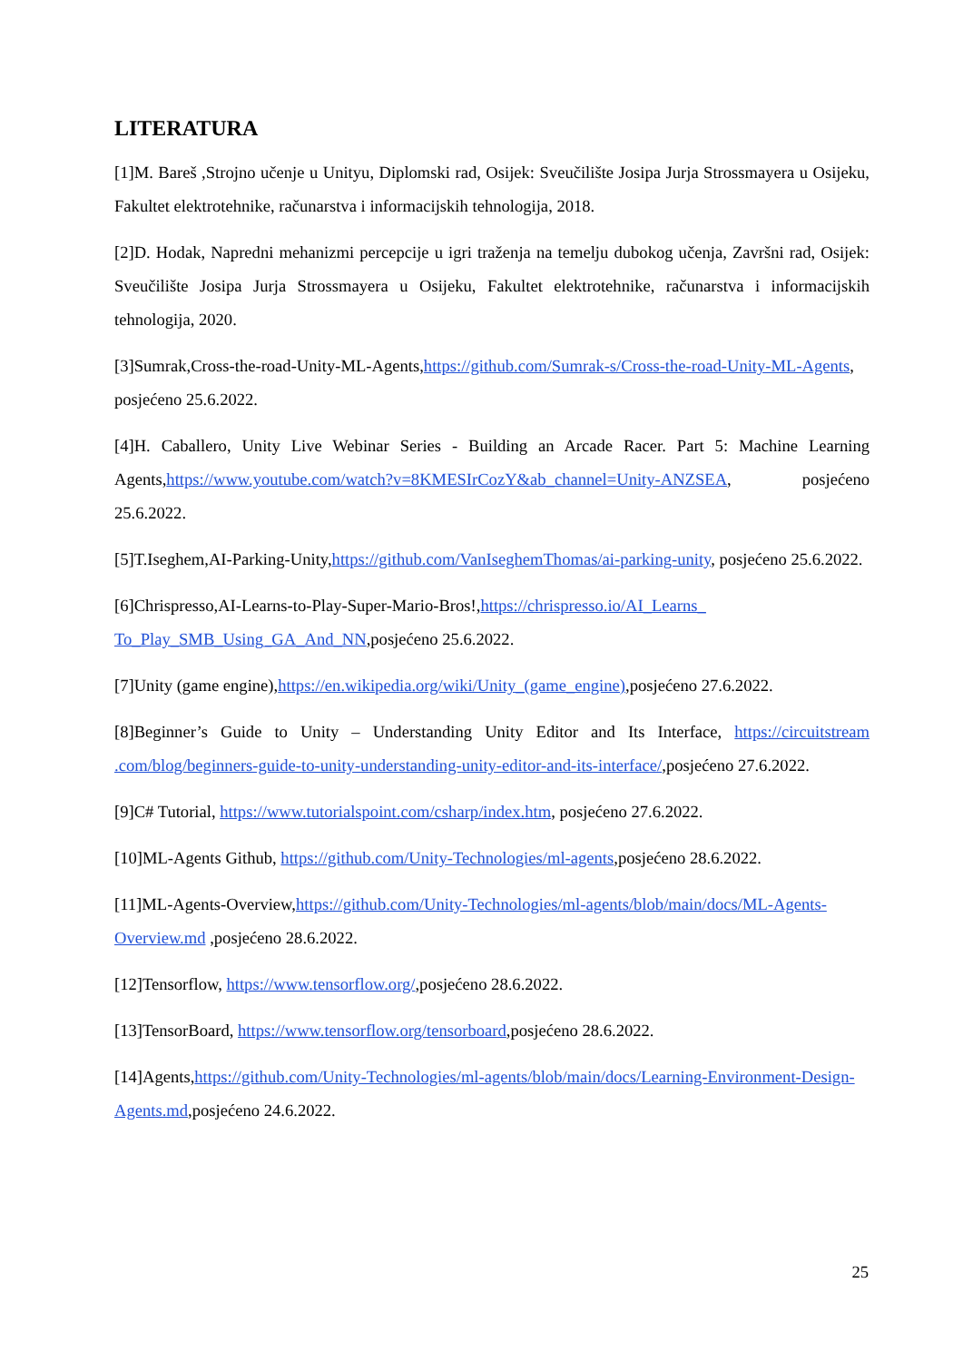LITERATURA
[1]M. Bareš ,Strojno učenje u Unityu, Diplomski rad, Osijek: Sveučilište Josipa Jurja Strossmayera u Osijeku, Fakultet elektrotehnike, računarstva i informacijskih tehnologija, 2018.
[2]D. Hodak, Napredni mehanizmi percepcije u igri traženja na temelju dubokog učenja, Završni rad, Osijek: Sveučilište Josipa Jurja Strossmayera u Osijeku, Fakultet elektrotehnike, računarstva i informacijskih tehnologija, 2020.
[3]Sumrak,Cross-the-road-Unity-ML-Agents,https://github.com/Sumrak-s/Cross-the-road-Unity-ML-Agents, posjećeno 25.6.2022.
[4]H. Caballero, Unity Live Webinar Series - Building an Arcade Racer. Part 5: Machine Learning Agents,https://www.youtube.com/watch?v=8KMESIrCozY&ab_channel=Unity-ANZSEA, posjećeno 25.6.2022.
[5]T.Iseghem,AI-Parking-Unity,https://github.com/VanIseghemThomas/ai-parking-unity, posjećeno 25.6.2022.
[6]Chrispresso,AI-Learns-to-Play-Super-Mario-Bros!,https://chrispresso.io/AI_Learns_ To_Play_SMB_Using_GA_And_NN,posjećeno 25.6.2022.
[7]Unity (game engine),https://en.wikipedia.org/wiki/Unity_(game_engine),posjećeno 27.6.2022.
[8]Beginner’s Guide to Unity – Understanding Unity Editor and Its Interface, https://circuitstream .com/blog/beginners-guide-to-unity-understanding-unity-editor-and-its-interface/,posjećeno 27.6.2022.
[9]C# Tutorial, https://www.tutorialspoint.com/csharp/index.htm, posjećeno 27.6.2022.
[10]ML-Agents Github, https://github.com/Unity-Technologies/ml-agents,posjećeno 28.6.2022.
[11]ML-Agents-Overview,https://github.com/Unity-Technologies/ml-agents/blob/main/docs/ML-Agents-Overview.md ,posjećeno 28.6.2022.
[12]Tensorflow, https://www.tensorflow.org/,posjećeno 28.6.2022.
[13]TensorBoard, https://www.tensorflow.org/tensorboard,posjećeno 28.6.2022.
[14]Agents,https://github.com/Unity-Technologies/ml-agents/blob/main/docs/Learning-Environment-Design-Agents.md,posjećeno 24.6.2022.
25